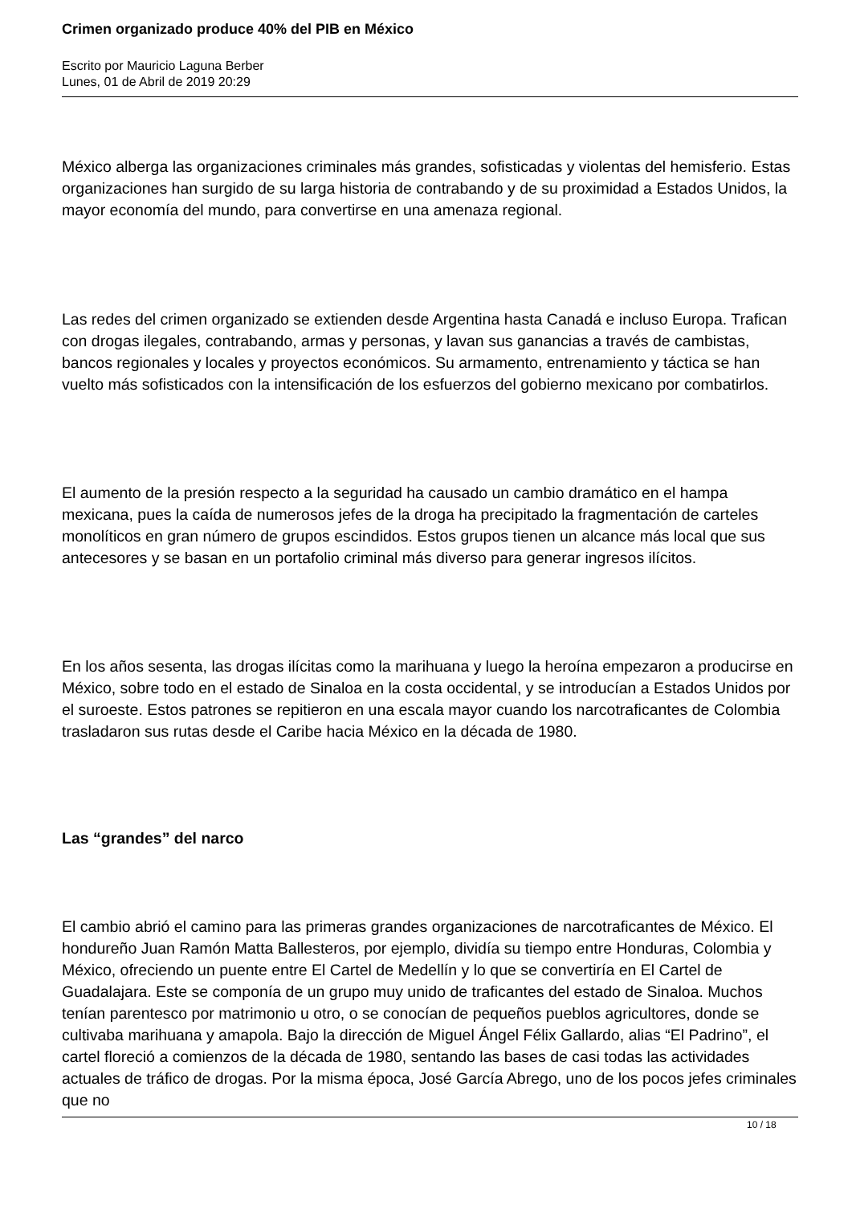Crimen organizado produce 40% del PIB en México
Escrito por Mauricio Laguna Berber
Lunes, 01 de Abril de 2019 20:29
México alberga las organizaciones criminales más grandes, sofisticadas y violentas del hemisferio. Estas organizaciones han surgido de su larga historia de contrabando y de su proximidad a Estados Unidos, la mayor economía del mundo, para convertirse en una amenaza regional.
Las redes del crimen organizado se extienden desde Argentina hasta Canadá e incluso Europa. Trafican con drogas ilegales, contrabando, armas y personas, y lavan sus ganancias a través de cambistas, bancos regionales y locales y proyectos económicos. Su armamento, entrenamiento y táctica se han vuelto más sofisticados con la intensificación de los esfuerzos del gobierno mexicano por combatirlos.
El aumento de la presión respecto a la seguridad ha causado un cambio dramático en el hampa mexicana, pues la caída de numerosos jefes de la droga ha precipitado la fragmentación de carteles monolíticos en gran número de grupos escindidos. Estos grupos tienen un alcance más local que sus antecesores y se basan en un portafolio criminal más diverso para generar ingresos ilícitos.
En los años sesenta, las drogas ilícitas como la marihuana y luego la heroína empezaron a producirse en México, sobre todo en el estado de Sinaloa en la costa occidental, y se introducían a Estados Unidos por el suroeste. Estos patrones se repitieron en una escala mayor cuando los narcotraficantes de Colombia trasladaron sus rutas desde el Caribe hacia México en la década de 1980.
Las “grandes” del narco
El cambio abrió el camino para las primeras grandes organizaciones de narcotraficantes de México. El hondureño Juan Ramón Matta Ballesteros, por ejemplo, dividía su tiempo entre Honduras, Colombia y México, ofreciendo un puente entre El Cartel de Medellín y lo que se convertiría en El Cartel de Guadalajara. Este se componía de un grupo muy unido de traficantes del estado de Sinaloa. Muchos tenían parentesco por matrimonio u otro, o se conocían de pequeños pueblos agricultores, donde se cultivaba marihuana y amapola. Bajo la dirección de Miguel Ángel Félix Gallardo, alias “El Padrino”, el cartel floreció a comienzos de la década de 1980, sentando las bases de casi todas las actividades actuales de tráfico de drogas. Por la misma época, José García Abrego, uno de los pocos jefes criminales que no
10 / 18